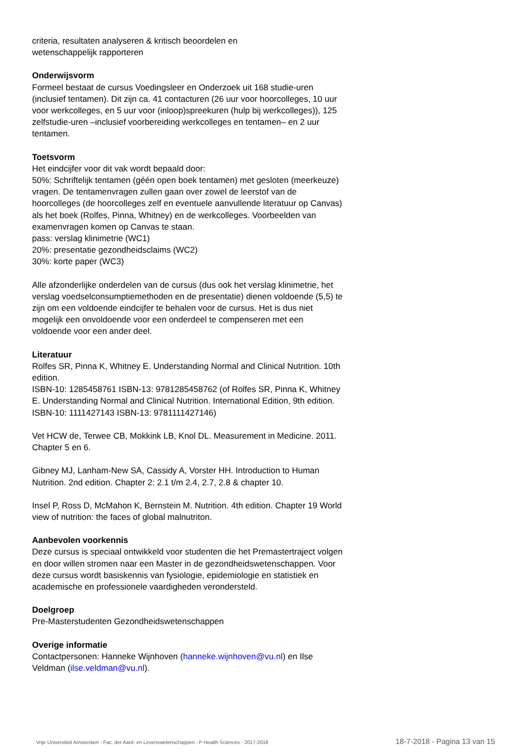criteria, resultaten analyseren & kritisch beoordelen en
wetenschappelijk rapporteren
Onderwijsvorm
Formeel bestaat de cursus Voedingsleer en Onderzoek uit 168 studie-uren (inclusief tentamen). Dit zijn ca. 41 contacturen (26 uur voor hoorcolleges, 10 uur voor werkcolleges, en 5 uur voor (inloop)spreekuren (hulp bij werkcolleges)), 125 zelfstudie-uren –inclusief voorbereiding werkcolleges en tentamen– en 2 uur tentamen.
Toetsvorm
Het eindcijfer voor dit vak wordt bepaald door:
50%: Schriftelijk tentamen (géén open boek tentamen) met gesloten (meerkeuze) vragen. De tentamenvragen zullen gaan over zowel de leerstof van de hoorcolleges (de hoorcolleges zelf en eventuele aanvullende literatuur op Canvas) als het boek (Rolfes, Pinna, Whitney) en de werkcolleges. Voorbeelden van examenvragen komen op Canvas te staan.
pass: verslag klinimetrie (WC1)
20%: presentatie gezondheidsclaims (WC2)
30%: korte paper (WC3)
Alle afzonderlijke onderdelen van de cursus (dus ook het verslag klinimetrie, het verslag voedselconsumptiemethoden en de presentatie) dienen voldoende (5,5) te zijn om een voldoende eindcijfer te behalen voor de cursus. Het is dus niet mogelijk een onvoldoende voor een onderdeel te compenseren met een voldoende voor een ander deel.
Literatuur
Rolfes SR, Pinna K, Whitney E. Understanding Normal and Clinical Nutrition. 10th edition.
ISBN-10: 1285458761 ISBN-13: 9781285458762 (of Rolfes SR, Pinna K, Whitney E. Understanding Normal and Clinical Nutrition. International Edition, 9th edition. ISBN-10: 1111427143 ISBN-13: 9781111427146)
Vet HCW de, Terwee CB, Mokkink LB, Knol DL. Measurement in Medicine. 2011. Chapter 5 en 6.
Gibney MJ, Lanham-New SA, Cassidy A, Vorster HH. Introduction to Human Nutrition. 2nd edition. Chapter 2: 2.1 t/m 2.4, 2.7, 2.8 & chapter 10.
Insel P, Ross D, McMahon K, Bernstein M. Nutrition. 4th edition. Chapter 19 World view of nutrition: the faces of global malnutriton.
Aanbevolen voorkennis
Deze cursus is speciaal ontwikkeld voor studenten die het Premastertraject volgen en door willen stromen naar een Master in de gezondheidswetenschappen. Voor deze cursus wordt basiskennis van fysiologie, epidemiologie en statistiek en academische en professionele vaardigheden verondersteld.
Doelgroep
Pre-Masterstudenten Gezondheidswetenschappen
Overige informatie
Contactpersonen: Hanneke Wijnhoven (hanneke.wijnhoven@vu.nl) en Ilse Veldman (ilse.veldman@vu.nl).
Vrije Universiteit Amsterdam - Fac. der Aard- en Levenswetenschappen - P Health Sciences - 2017-2018 18-7-2018 - Pagina 13 van 15